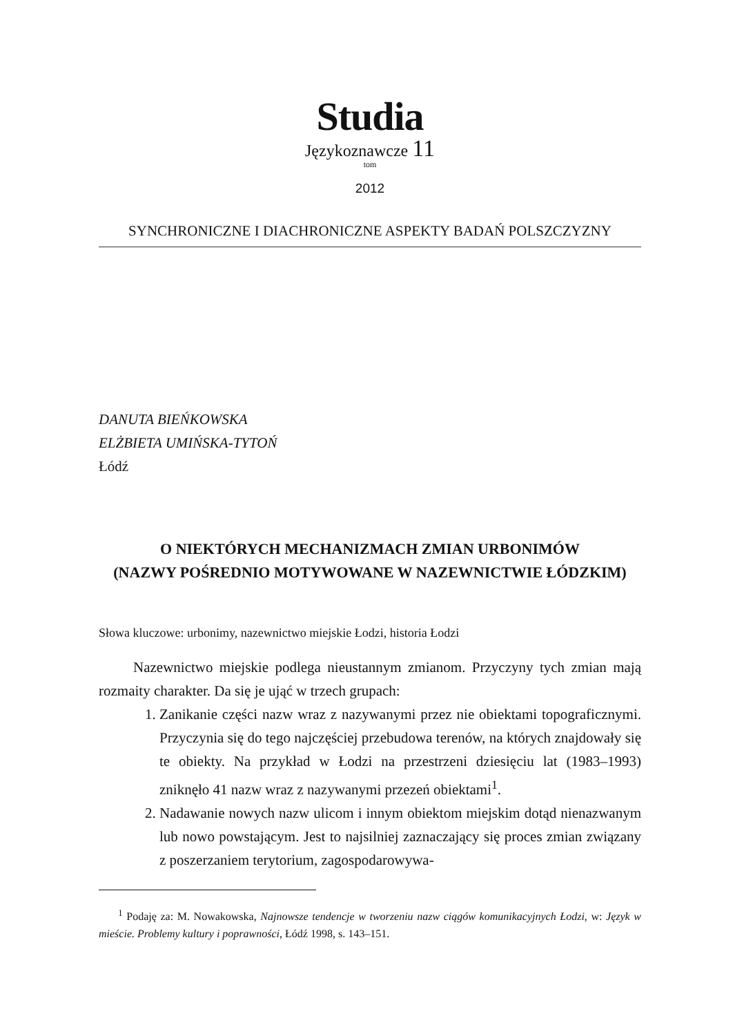Studia
Językoznawcze 11
tom
2012
SYNCHRONICZNE I DIACHRONICZNE ASPEKTY BADAŃ POLSZCZYZNY
DANUTA BIEŃKOWSKA
ELŻBIETA UMIŃSKA-TYTOŃ
Łódź
O NIEKTÓRYCH MECHANIZMACH ZMIAN URBONIMÓW
(NAZWY POŚREDNIO MOTYWOWANE W NAZEWNICTWIE ŁÓDZKIM)
Słowa kluczowe: urbonimy, nazewnictwo miejskie Łodzi, historia Łodzi
Nazewnictwo miejskie podlega nieustannym zmianom. Przyczyny tych zmian mają rozmaity charakter. Da się je ująć w trzech grupach:
1. Zanikanie części nazw wraz z nazywanymi przez nie obiektami topograficznymi. Przyczynia się do tego najczęściej przebudowa terenów, na których znajdowały się te obiekty. Na przykład w Łodzi na przestrzeni dziesięciu lat (1983–1993) zniknęło 41 nazw wraz z nazywanymi przezeń obiektami<sup>1</sup>.
2. Nadawanie nowych nazw ulicom i innym obiektom miejskim dotąd nienazwanym lub nowo powstającym. Jest to najsilniej zaznaczający się proces zmian związany z poszerzaniem terytorium, zagospodarowywa-
<sup>1</sup> Podaję za: M. Nowakowska, Najnowsze tendencje w tworzeniu nazw ciągów komunikacyjnych Łodzi, w: Język w mieście. Problemy kultury i poprawności, Łódź 1998, s. 143–151.